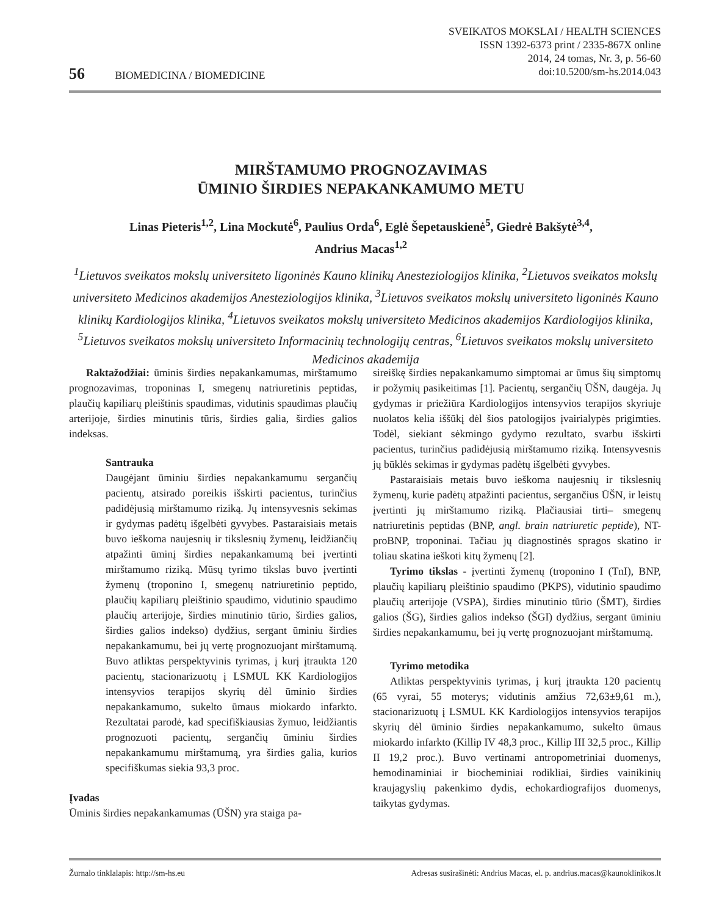SVEIKATOS MOKSLAI / HEALTH SCIENCES
ISSN 1392-6373 print / 2335-867X online
2014, 24 tomas, Nr. 3, p. 56-60
doi:10.5200/sm-hs.2014.043
56 BIOMEDICINA / BIOMEDICINE
MIRŠTAMUMO PROGNOZAVIMAS
ŪMINIO ŠIRDIES NEPAKANKAMUMO METU
Linas Pieteris<sup>1,2</sup>, Lina Mockutė<sup>6</sup>, Paulius Orda<sup>6</sup>, Eglė Šepetauskienė<sup>5</sup>, Giedrė Bakšytė<sup>3,4</sup>,
Andrius Macas<sup>1,2</sup>
<sup>1</sup> Lietuvos sveikatos mokslų universiteto ligoninės Kauno klinikų Anesteziologijos klinika, <sup>2</sup>Lietuvos sveikatos mokslų universiteto Medicinos akademijos Anesteziologijos klinika, <sup>3</sup>Lietuvos sveikatos mokslų universiteto ligoninės Kauno klinikų Kardiologijos klinika, <sup>4</sup>Lietuvos sveikatos mokslų universiteto Medicinos akademijos Kardiologijos klinika, <sup>5</sup>Lietuvos sveikatos mokslų universiteto Informacinių technologijų centras, <sup>6</sup>Lietuvos sveikatos mokslų universiteto Medicinos akademija
Raktažodžiai: ūminis širdies nepakankamumas, mirštamumo prognozavimas, troponinas I, smegenų natriuretinis peptidas, plaučių kapiliarų pleištinis spaudimas, vidutinis spaudimas plaučių arterijoje, širdies minutinis tūris, širdies galia, širdies galios indeksas.
Santrauka
Daugėjant ūminiu širdies nepakankamumu sergančių pacientų, atsirado poreikis išskirti pacientus, turinčius padidėjusią mirštamumo riziką. Jų intensyvesnis sekimas ir gydymas padėtų išgelbėti gyvybes. Pastaraisiais metais buvo ieškoma naujesnių ir tikslesnių žymenų, leidžiančių atpažinti ūminį širdies nepakankamumą bei įvertinti mirštamumo riziką. Mūsų tyrimo tikslas buvo įvertinti žymenų (troponino I, smegenų natriuretinio peptido, plaučių kapiliarų pleištinio spaudimo, vidutinio spaudimo plaučių arterijoje, širdies minutinio tūrio, širdies galios, širdies galios indekso) dydžius, sergant ūminiu širdies nepakankamumu, bei jų vertę prognozuojant mirštamumą. Buvo atliktas perspektyvinis tyrimas, į kurį įtraukta 120 pacientų, stacionarizuotų į LSMUL KK Kardiologijos intensyvios terapijos skyrių dėl ūminio širdies nepakankamumo, sukelto ūmaus miokardo infarkto. Rezultatai parodė, kad specifiškiausias žymuo, leidžiantis prognozuoti pacientų, sergančių ūminiu širdies nepakankamumu mirštamumą, yra širdies galia, kurios specifiškumas siekia 93,3 proc.
Įvadas
Ūminis širdies nepakankamumas (ŪŠN) yra staiga pa-
sireiškę širdies nepakankamumo simptomai ar ūmus šių simptomų ir požymių pasikeitimas [1]. Pacientų, sergančių ŪŠN, daugėja. Jų gydymas ir priežiūra Kardiologijos intensyvios terapijos skyriuje nuolatos kelia iššūkį dėl šios patologijos įvairialypės prigimties. Todėl, siekiant sėkmingo gydymo rezultato, svarbu išskirti pacientus, turinčius padidėjusią mirštamumo riziką. Intensyvesnis jų būklės sekimas ir gydymas padėtų išgelbėti gyvybes.
Pastaraisiais metais buvo ieškoma naujesnių ir tikslesnių žymenų, kurie padėtų atpažinti pacientus, sergančius ŪŠN, ir leistų įvertinti jų mirštamumo riziką. Plačiausiai tirti– smegenų natriuretinis peptidas (BNP, angl. brain natriuretic peptide), NT-proBNP, troponinai. Tačiau jų diagnostinės spragos skatino ir toliau skatina ieškoti kitų žymenų [2].
Tyrimo tikslas - įvertinti žymenų (troponino I (TnI), BNP, plaučių kapiliarų pleištinio spaudimo (PKPS), vidutinio spaudimo plaučių arterijoje (VSPA), širdies minutinio tūrio (ŠMT), širdies galios (ŠG), širdies galios indekso (ŠGI) dydžius, sergant ūminiu širdies nepakankamumu, bei jų vertę prognozuojant mirštamumą.
Tyrimo metodika
Atliktas perspektyvinis tyrimas, į kurį įtraukta 120 pacientų (65 vyrai, 55 moterys; vidutinis amžius 72,63±9,61 m.), stacionarizuotų į LSMUL KK Kardiologijos intensyvios terapijos skyrių dėl ūminio širdies nepakankamumo, sukelto ūmaus miokardo infarkto (Killip IV 48,3 proc., Killip III 32,5 proc., Killip II 19,2 proc.). Buvo vertinami antropometriniai duomenys, hemodinaminiai ir biocheminiai rodikliai, širdies vainikinių kraujagyslių pakenkimo dydis, echokardiografijos duomenys, taikytas gydymas.
Žurnalo tinklalapis: http://sm-hs.eu Adresas susirašinėti: Andrius Macas, el. p. andrius.macas@kaunoklinikos.lt